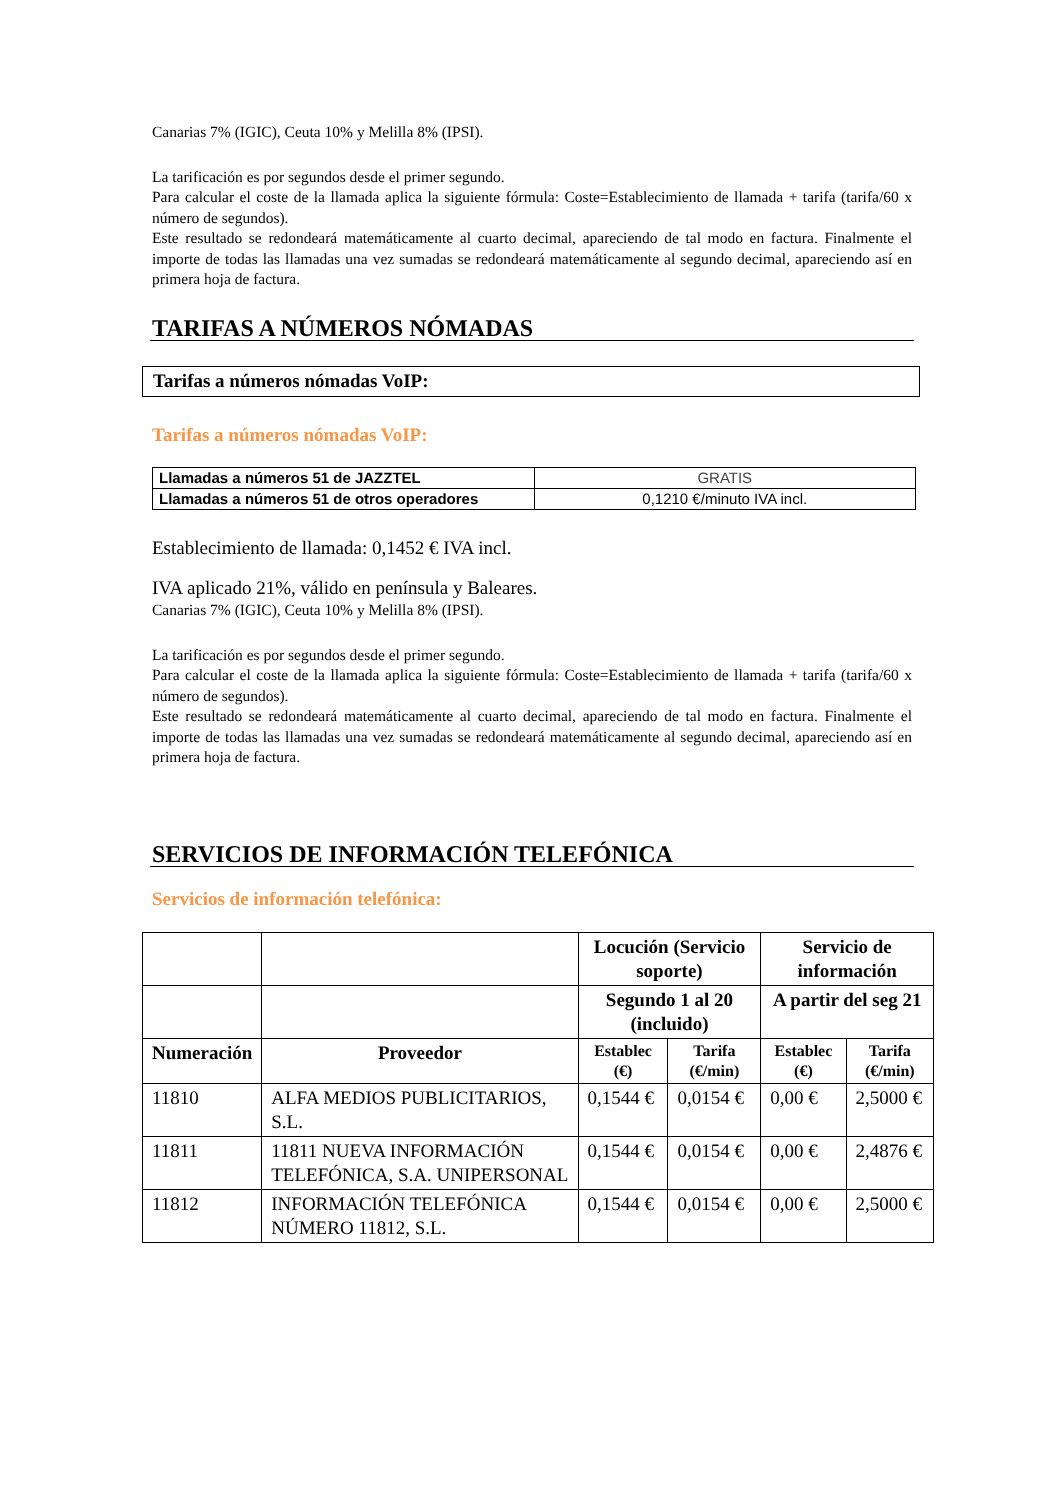Canarias 7% (IGIC), Ceuta 10% y Melilla 8% (IPSI).
La tarificación es por segundos desde el primer segundo.
Para calcular el coste de la llamada aplica la siguiente fórmula: Coste=Establecimiento de llamada + tarifa (tarifa/60 x número de segundos).
Este resultado se redondeará matemáticamente al cuarto decimal, apareciendo de tal modo en factura. Finalmente el importe de todas las llamadas una vez sumadas se redondeará matemáticamente al segundo decimal, apareciendo así en primera hoja de factura.
TARIFAS A NÚMEROS NÓMADAS
Tarifas a números nómadas VoIP:
Tarifas a números nómadas VoIP:
| Llamadas a números 51 de JAZZTEL | GRATIS |
| Llamadas a números 51 de otros operadores | 0,1210 €/minuto IVA incl. |
Establecimiento de llamada: 0,1452 € IVA incl.
IVA aplicado 21%, válido en península y Baleares.
Canarias 7% (IGIC), Ceuta 10% y Melilla 8% (IPSI).
La tarificación es por segundos desde el primer segundo.
Para calcular el coste de la llamada aplica la siguiente fórmula: Coste=Establecimiento de llamada + tarifa (tarifa/60 x número de segundos).
Este resultado se redondeará matemáticamente al cuarto decimal, apareciendo de tal modo en factura. Finalmente el importe de todas las llamadas una vez sumadas se redondeará matemáticamente al segundo decimal, apareciendo así en primera hoja de factura.
SERVICIOS DE INFORMACIÓN TELEFÓNICA
Servicios de información telefónica:
| | | Locución (Servicio soporte) | | Servicio de información | |
| --- | --- | --- | --- | --- | --- |
| | | Segundo 1 al 20 (incluido) | | A partir del seg 21 | |
| Numeración | Proveedor | Establec (€) | Tarifa (€/min) | Establec (€) | Tarifa (€/min) |
| 11810 | ALFA MEDIOS PUBLICITARIOS, S.L. | 0,1544 € | 0,0154 € | 0,00 € | 2,5000 € |
| 11811 | 11811 NUEVA INFORMACIÓN TELEFÓNICA, S.A. UNIPERSONAL | 0,1544 € | 0,0154 € | 0,00 € | 2,4876 € |
| 11812 | INFORMACIÓN TELEFÓNICA NÚMERO 11812, S.L. | 0,1544 € | 0,0154 € | 0,00 € | 2,5000 € |